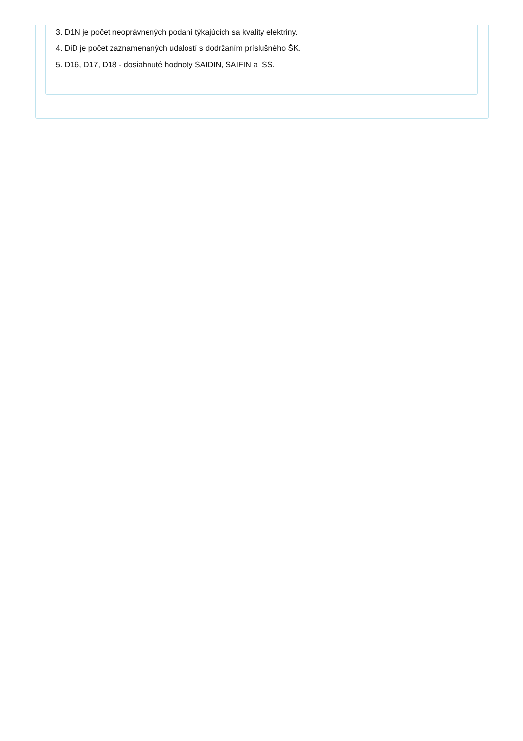3. D1N je počet neoprávnených podaní týkajúcich sa kvality elektriny.
4. DiD je počet zaznamenaných udalostí s dodržaním príslušného ŠK.
5. D16, D17, D18 - dosiahnuté hodnoty SAIDIN, SAIFIN a ISS.